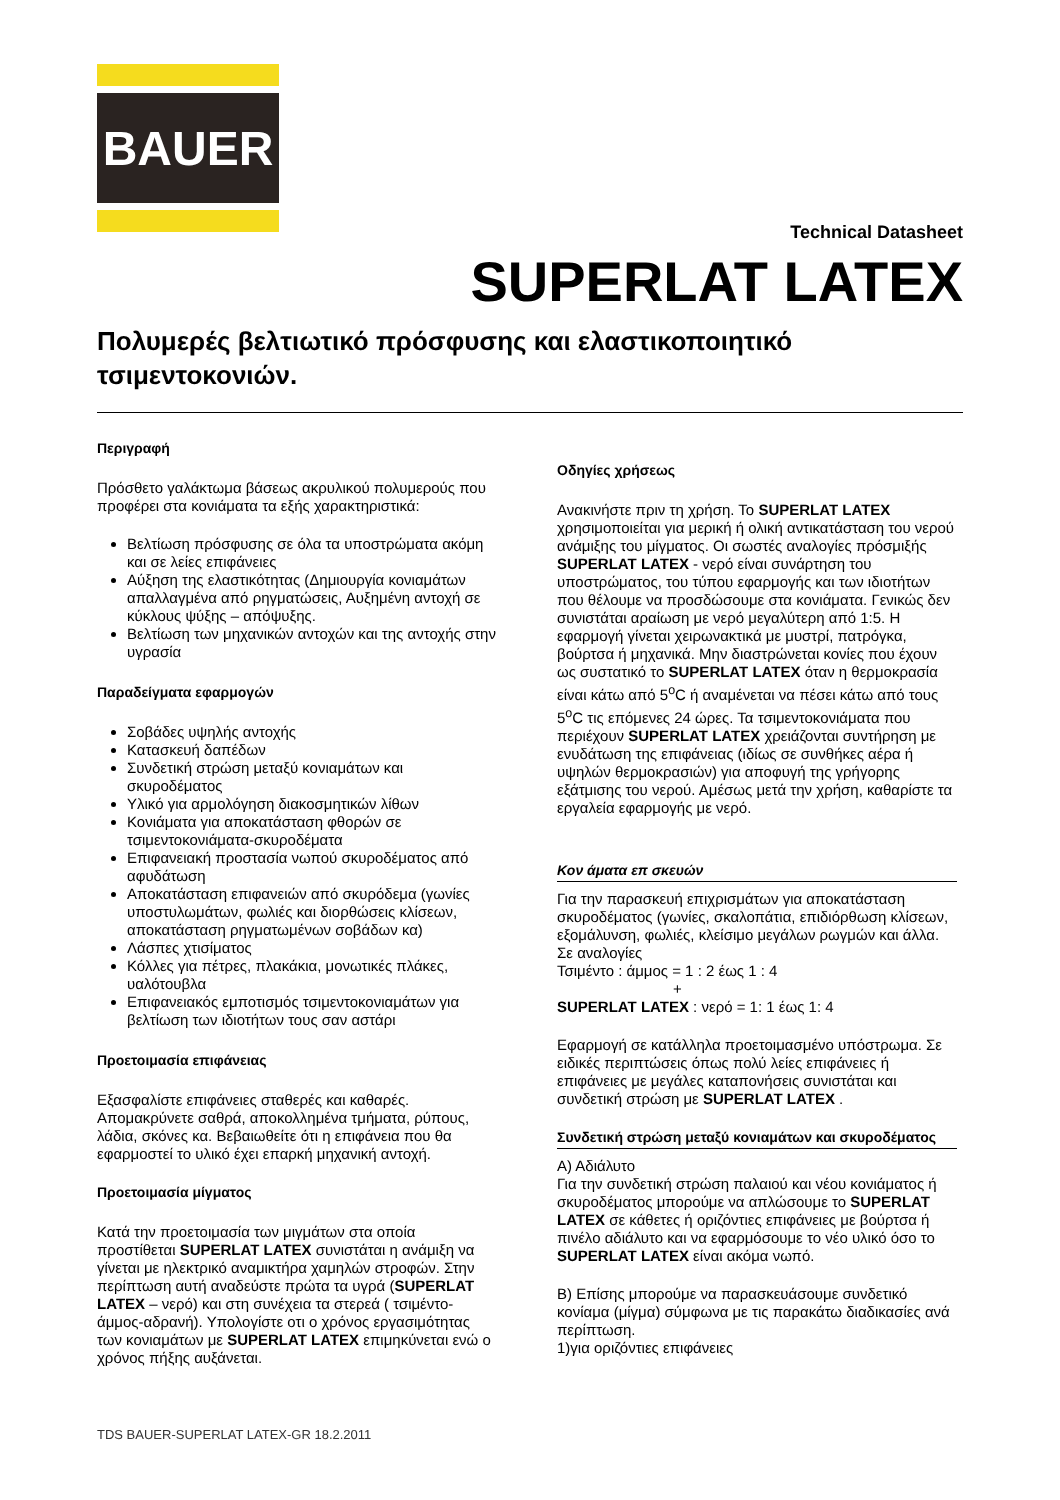BAUER
Technical Datasheet
SUPERLAT LATEX
Πολυμερές βελτιωτικό πρόσφυσης και ελαστικοποιητικό τσιμεντοκονιών.
Περιγραφή
Πρόσθετο γαλάκτωμα βάσεως ακρυλικού πολυμερούς που προφέρει στα κονιάματα τα εξής χαρακτηριστικά:
Βελτίωση πρόσφυσης σε όλα τα υποστρώματα ακόμη και σε λείες επιφάνειες
Αύξηση της ελαστικότητας (Δημιουργία κονιαμάτων απαλλαγμένα από ρηγματώσεις, Αυξημένη αντοχή σε κύκλους ψύξης – απόψυξης.
Βελτίωση των μηχανικών αντοχών και της αντοχής στην υγρασία
Παραδείγματα εφαρμογών
Σοβάδες υψηλής αντοχής
Κατασκευή δαπέδων
Συνδετική στρώση μεταξύ κονιαμάτων και σκυροδέματος
Υλικό για αρμολόγηση διακοσμητικών λίθων
Κονιάματα για αποκατάσταση φθορών σε τσιμεντοκονιάματα-σκυροδέματα
Επιφανειακή προστασία νωπού σκυροδέματος από αφυδάτωση
Αποκατάσταση επιφανειών από σκυρόδεμα (γωνίες υποστυλωμάτων, φωλιές και διορθώσεις κλίσεων, αποκατάσταση ρηγματωμένων σοβάδων κα)
Λάσπες χτισίματος
Κόλλες για πέτρες, πλακάκια, μονωτικές πλάκες, υαλότουβλα
Επιφανειακός εμποτισμός τσιμεντοκονιαμάτων για βελτίωση των ιδιοτήτων τους σαν αστάρι
Προετοιμασία επιφάνειας
Εξασφαλίστε επιφάνειες σταθερές και καθαρές. Απομακρύνετε σαθρά, αποκολλημένα τμήματα, ρύπους, λάδια, σκόνες κα. Βεβαιωθείτε ότι η επιφάνεια που θα εφαρμοστεί το υλικό έχει επαρκή μηχανική αντοχή.
Προετοιμασία μίγματος
Κατά την προετοιμασία των μιγμάτων στα οποία προστίθεται SUPERLAT LATEX συνιστάται η ανάμιξη να γίνεται με ηλεκτρικό αναμικτήρα χαμηλών στροφών. Στην περίπτωση αυτή αναδεύστε πρώτα τα υγρά (SUPERLAT LATEX – νερό) και στη συνέχεια τα στερεά ( τσιμέντο-άμμος-αδρανή). Υπολογίστε οτι ο χρόνος εργασιμότητας των κονιαμάτων με SUPERLAT LATEX επιμηκύνεται ενώ ο χρόνος πήξης αυξάνεται.
Οδηγίες χρήσεως
Ανακινήστε πριν τη χρήση. Το SUPERLAT LATEX χρησιμοποιείται για μερική ή ολική αντικατάσταση του νερού ανάμιξης του μίγματος. Οι σωστές αναλογίες πρόσμιξής SUPERLAT LATEX - νερό είναι συνάρτηση του υποστρώματος, του τύπου εφαρμογής και των ιδιοτήτων που θέλουμε να προσδώσουμε στα κονιάματα. Γενικώς δεν συνιστάται αραίωση με νερό μεγαλύτερη από 1:5. Η εφαρμογή γίνεται χειρωνακτικά με μυστρί, πατρόγκα, βούρτσα ή μηχανικά. Μην διαστρώνεται κονίες που έχουν ως συστατικό το SUPERLAT LATEX όταν η θερμοκρασία είναι κάτω από 5<sup>o</sup>C ή αναμένεται να πέσει κάτω από τους 5<sup>o</sup>C τις επόμενες 24 ώρες. Τα τσιμεντοκονιάματα που περιέχουν SUPERLAT LATEX χρειάζονται συντήρηση με ενυδάτωση της επιφάνειας (ιδίως σε συνθήκες αέρα ή υψηλών θερμοκρασιών) για αποφυγή της γρήγορης εξάτμισης του νερού. Αμέσως μετά την χρήση, καθαρίστε τα εργαλεία εφαρμογής με νερό.
Κον άματα επ σκευών
Για την παρασκευή επιχρισμάτων για αποκατάσταση σκυροδέματος (γωνίες, σκαλοπάτια, επιδιόρθωση κλίσεων, εξομάλυνση, φωλιές, κλείσιμο μεγάλων ρωγμών και άλλα.
Σε αναλογίες
Τσιμέντο : άμμος = 1 : 2 έως 1 : 4
+
SUPERLAT LATEX : νερό = 1: 1 έως 1: 4
Εφαρμογή σε κατάλληλα προετοιμασμένο υπόστρωμα. Σε ειδικές περιπτώσεις όπως πολύ λείες επιφάνειες ή επιφάνειες με μεγάλες καταπονήσεις συνιστάται και συνδετική στρώση με SUPERLAT LATEX .
Συνδετική στρώση μεταξύ κονιαμάτων και σκυροδέματος
Α) Αδιάλυτο
Για την συνδετική στρώση παλαιού και νέου κονιάματος ή σκυροδέματος μπορούμε να απλώσουμε το SUPERLAT LATEX σε κάθετες ή οριζόντιες επιφάνειες με βούρτσα ή πινέλο αδιάλυτο και να εφαρμόσουμε το νέο υλικό όσο το SUPERLAT LATEX είναι ακόμα νωπό.
Β) Επίσης μπορούμε να παρασκευάσουμε συνδετικό κονίαμα (μίγμα) σύμφωνα με τις παρακάτω διαδικασίες ανά περίπτωση.
1)για οριζόντιες επιφάνειες
TDS BAUER-SUPERLAT LATEX-GR 18.2.2011